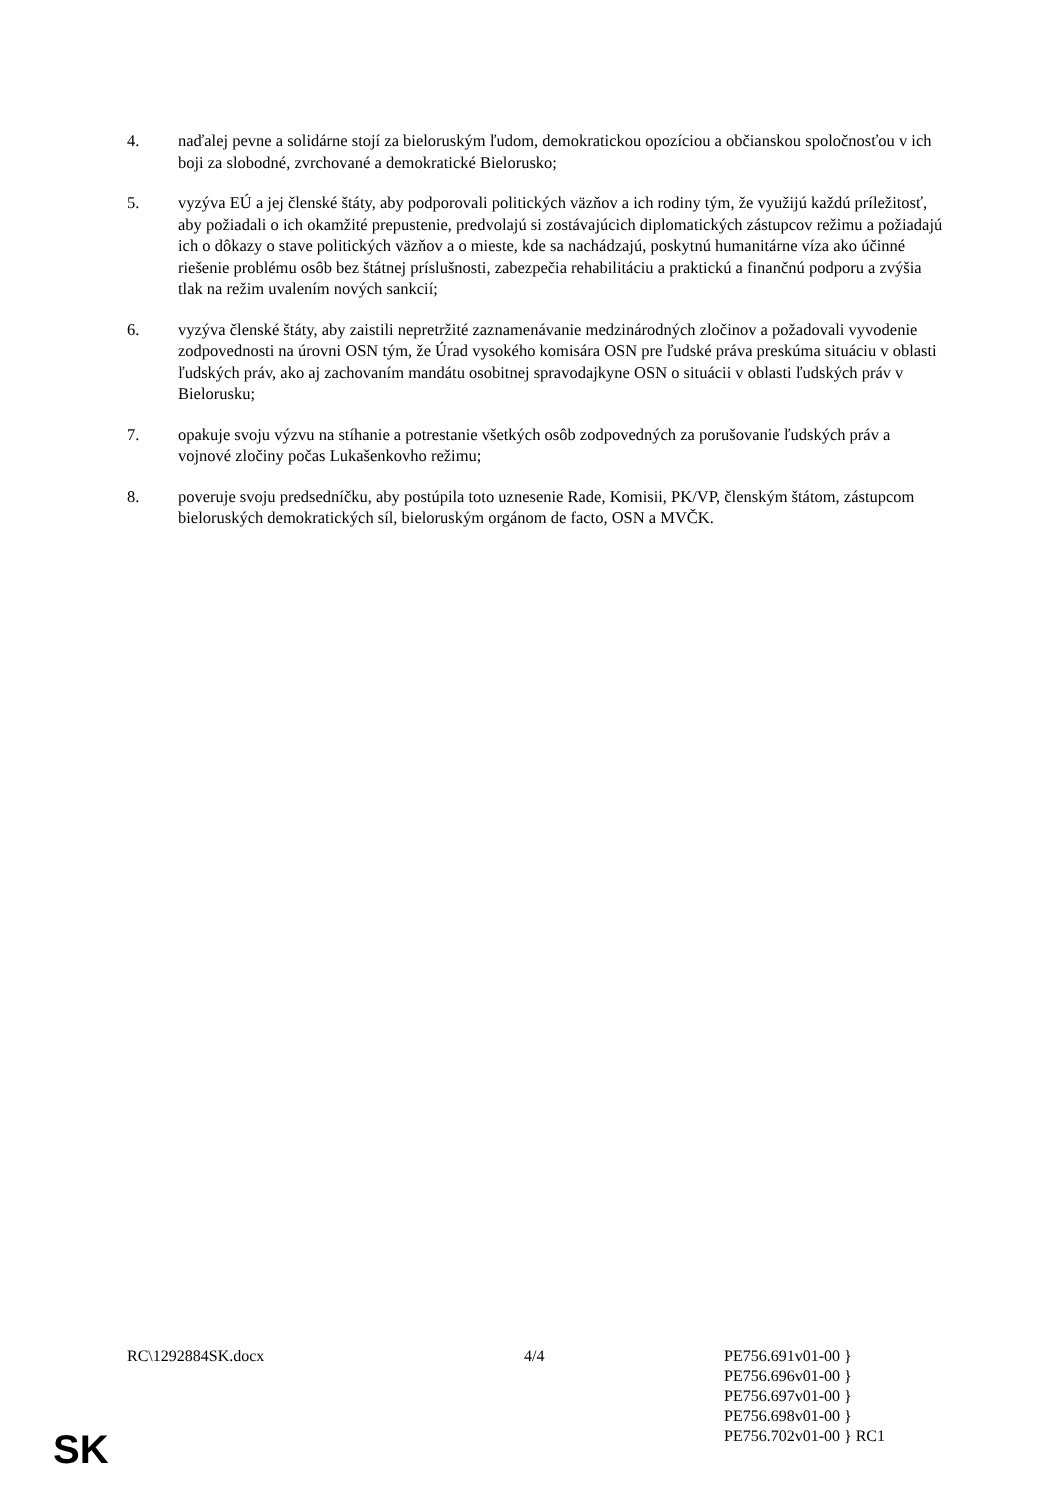4. naďalej pevne a solidárne stojí za bieloruským ľudom, demokratickou opozíciou a občianskou spoločnosťou v ich boji za slobodné, zvrchované a demokratické Bielorusko;
5. vyzýva EÚ a jej členské štáty, aby podporovali politických väzňov a ich rodiny tým, že využijú každú príležitosť, aby požiadali o ich okamžité prepustenie, predvolajú si zostávajúcich diplomatických zástupcov režimu a požiadajú ich o dôkazy o stave politických väzňov a o mieste, kde sa nachádzajú, poskytnú humanitárne víza ako účinné riešenie problému osôb bez štátnej príslušnosti, zabezpečia rehabilitáciu a praktickú a finančnú podporu a zvýšia tlak na režim uvalením nových sankcií;
6. vyzýva členské štáty, aby zaistili nepretržité zaznamenávanie medzinárodných zločinov a požadovali vyvodenie zodpovednosti na úrovni OSN tým, že Úrad vysokého komisára OSN pre ľudské práva preskúma situáciu v oblasti ľudských práv, ako aj zachovaním mandátu osobitnej spravodajkyne OSN o situácii v oblasti ľudských práv v Bielorusku;
7. opakuje svoju výzvu na stíhanie a potrestanie všetkých osôb zodpovedných za porušovanie ľudských práv a vojnové zločiny počas Lukašenkovho režimu;
8. poveruje svoju predsedníčku, aby postúpila toto uznesenie Rade, Komisii, PK/VP, členským štátom, zástupcom bieloruských demokratických síl, bieloruským orgánom de facto, OSN a MVČK.
RC\1292884SK.docx 4/4 PE756.691v01-00 }
PE756.696v01-00 }
PE756.697v01-00 }
PE756.698v01-00 }
PE756.702v01-00 } RC1
SK